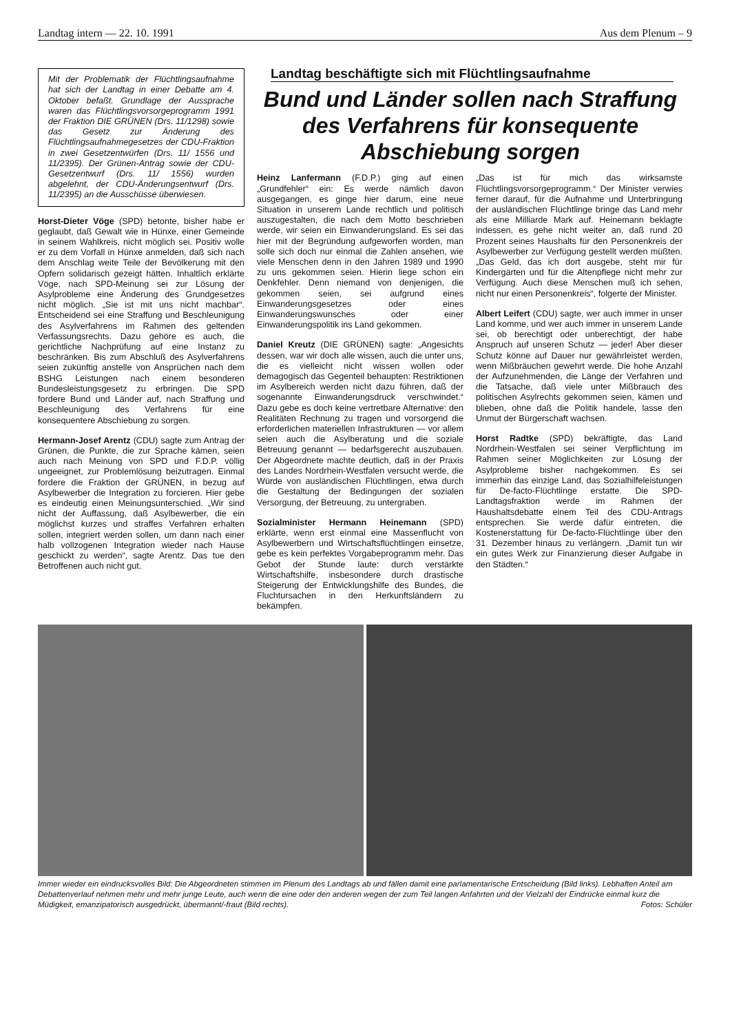Landtag intern — 22. 10. 1991 Aus dem Plenum – 9
Mit der Problematik der Flüchtlingsaufnahme hat sich der Landtag in einer Debatte am 4. Oktober befaßt. Grundlage der Aussprache waren das Flüchtlingsvorsorgeprogramm 1991 der Fraktion DIE GRÜNEN (Drs. 11/1298) sowie das Gesetz zur Änderung des Flüchtlingsaufnahmegesetzes der CDU-Fraktion in zwei Gesetzentwürfen (Drs. 11/ 1556 und 11/2395). Der Grünen-Antrag sowie der CDU-Gesetzentwurf (Drs. 11/ 1556) wurden abgelehnt, der CDU-Änderungsentwurf (Drs. 11/2395) an die Ausschüsse überwiesen.
Horst-Dieter Vöge (SPD) betonte, bisher habe er geglaubt, daß Gewalt wie in Hünxe, einer Gemeinde in seinem Wahlkreis, nicht möglich sei. Positiv wolle er zu dem Vorfall in Hünxe anmelden, daß sich nach dem Anschlag weite Teile der Bevölkerung mit den Opfern solidarisch gezeigt hätten. Inhaltlich erklärte Vöge, nach SPD-Meinung sei zur Lösung der Asylprobleme eine Änderung des Grundgesetzes nicht möglich. „Sie ist mit uns nicht machbar“. Entscheidend sei eine Straffung und Beschleunigung des Asylverfahrens im Rahmen des geltenden Verfassungsrechts. Dazu gehöre es auch, die gerichtliche Nachprüfung auf eine Instanz zu beschränken. Bis zum Abschluß des Asylverfahrens seien zukünftig anstelle von Ansprüchen nach dem BSHG Leistungen nach einem besonderen Bundesleistungsgesetz zu erbringen. Die SPD fordere Bund und Länder auf, nach Straffung und Beschleunigung des Verfahrens für eine konsequentere Abschiebung zu sorgen.
Hermann-Josef Arentz (CDU) sagte zum Antrag der Grünen, die Punkte, die zur Sprache kämen, seien auch nach Meinung von SPD und F.D.P. völlig ungeeignet, zur Problemlösung beizutragen. Einmal fordere die Fraktion der GRÜNEN, in bezug auf Asylbewerber die Integration zu forcieren. Hier gebe es eindeutig einen Meinungsunterschied. „Wir sind nicht der Auffassung, daß Asylbewerber, die ein möglichst kurzes und straffes Verfahren erhalten sollen, integriert werden sollen, um dann nach einer halb vollzogenen Integration wieder nach Hause geschickt zu werden“, sagte Arentz. Das tue den Betroffenen auch nicht gut.
Landtag beschäftigte sich mit Flüchtlingsaufnahme
Bund und Länder sollen nach Straffung des Verfahrens für konsequente Abschiebung sorgen
Heinz Lanfermann (F.D.P.) ging auf einen „Grundfehler“ ein: Es werde nämlich davon ausgegangen, es ginge hier darum, eine neue Situation in unserem Lande rechtlich und politisch auszugestalten, die nach dem Motto beschrieben werde, wir seien ein Einwanderungsland. Es sei das hier mit der Begründung aufgeworfen worden, man solle sich doch nur einmal die Zahlen ansehen, wie viele Menschen denn in den Jahren 1989 und 1990 zu uns gekommen seien. Hierin liege schon ein Denkfehler. Denn niemand von denjenigen, die gekommen seien, sei aufgrund eines Einwanderungsgesetzes oder eines Einwanderungswunsches oder einer Einwanderungspolitik ins Land gekommen.
Daniel Kreutz (DIE GRÜNEN) sagte: „Angesichts dessen, war wir doch alle wissen, auch die unter uns, die es vielleicht nicht wissen wollen oder demagogisch das Gegenteil behaupten: Restriktionen im Asylbereich werden nicht dazu führen, daß der sogenannte Einwanderungsdruck verschwindet.“ Dazu gebe es doch keine vertretbare Alternative: den Realitäten Rechnung zu tragen und vorsorgend die erforderlichen materiellen Infrastrukturen — vor allem seien auch die Asylberatung und die soziale Betreuung genannt — bedarfsgerecht auszubauen. Der Abgeordnete machte deutlich, daß in der Praxis des Landes Nordrhein-Westfalen versucht werde, die Würde von ausländischen Flüchtlingen, etwa durch die Gestaltung der Bedingungen der sozialen Versorgung, der Betreuung, zu untergraben.
Sozialminister Hermann Heinemann (SPD) erklärte, wenn erst einmal eine Massenflucht von Asylbewerbern und Wirtschaftsflüchtlingen einsetze, gebe es kein perfektes Vorgabeprogramm mehr. Das Gebot der Stunde laute: durch verstärkte Wirtschaftshilfe, insbesondere durch drastische Steigerung der Entwicklungshilfe des Bundes, die Fluchtursachen in den Herkunftsländern zu bekämpfen.
„Das ist für mich das wirksamste Flüchtlingsvorsorgeprogramm.“ Der Minister verwies ferner darauf, für die Aufnahme und Unterbringung der ausländischen Flüchtlinge bringe das Land mehr als eine Milliarde Mark auf. Heinemann beklagte indessen, es gehe nicht weiter an, daß rund 20 Prozent seines Haushalts für den Personenkreis der Asylbewerber zur Verfügung gestellt werden müßten. „Das Geld, das ich dort ausgebe, steht mir für Kindergärten und für die Altenpflege nicht mehr zur Verfügung. Auch diese Menschen muß ich sehen, nicht nur einen Personenkreis“, folgerte der Minister.
Albert Leifert (CDU) sagte, wer auch immer in unser Land komme, und wer auch immer in unserem Lande sei, ob berechtigt oder unberechtigt, der habe Anspruch auf unseren Schutz — jeder! Aber dieser Schutz könne auf Dauer nur gewährleistet werden, wenn Mißbräuchen gewehrt werde. Die hohe Anzahl der Aufzunehmenden, die Länge der Verfahren und die Tatsache, daß viele unter Mißbrauch des politischen Asylrechts gekommen seien, kämen und blieben, ohne daß die Politik handele, lasse den Unmut der Bürgerschaft wachsen.
Horst Radtke (SPD) bekräftigte, das Land Nordrhein-Westfalen sei seiner Verpflichtung im Rahmen seiner Möglichkeiten zur Lösung der Asylprobleme bisher nachgekommen. Es sei immerhin das einzige Land, das Sozialhilfeleistungen für De-facto-Flüchtlinge erstatte. Die SPD-Landtagsfraktion werde im Rahmen der Haushaltsdebatte einem Teil des CDU-Antrags entsprechen. Sie werde dafür eintreten, die Kostenerstattung für De-facto-Flüchtlinge über den 31. Dezember hinaus zu verlängern. „Damit tun wir ein gutes Werk zur Finanzierung dieser Aufgabe in den Städten.“
Immer wieder ein eindrucksvolles Bild: Die Abgeordneten stimmen im Plenum des Landtags ab und fällen damit eine parlamentarische Entscheidung (Bild links). Lebhaften Anteil am Debattenverlauf nehmen mehr und mehr junge Leute, auch wenn die eine oder den anderen wegen der zum Teil langen Anfahrten und der Vielzahl der Eindrücke einmal kurz die Müdigkeit, emanzipatorisch ausgedrückt, übermannt/-fraut (Bild rechts). Fotos: Schüler